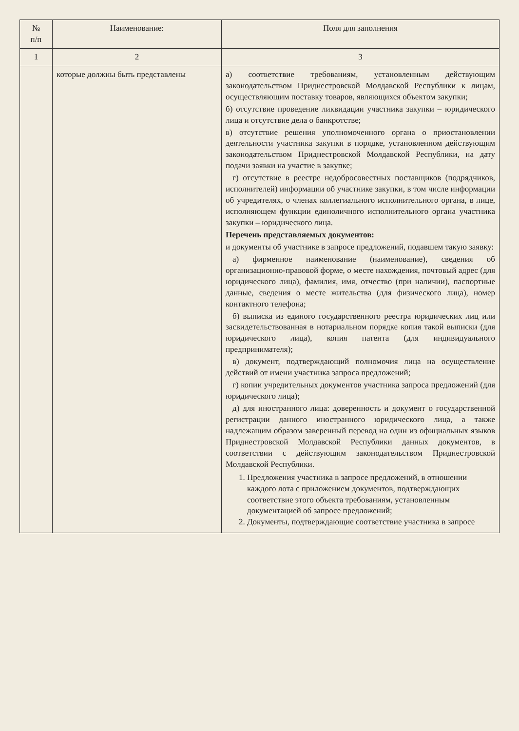| № п/п | Наименование: | Поля для заполнения |
| --- | --- | --- |
| 1 | 2 | 3 |
| | которые должны быть представлены | а) соответствие требованиям, установленным действующим законодательством Приднестровской Молдавской Республики к лицам, осуществляющим поставку товаров, являющихся объектом закупки; б) отсутствие проведение ликвидации участника закупки – юридического лица и отсутствие дела о банкротстве; в) отсутствие решения уполномоченного органа о приостановлении деятельности участника закупки в порядке, установленном действующим законодательством Приднестровской Молдавской Республики, на дату подачи заявки на участие в закупке; г) отсутствие в реестре недобросовестных поставщиков (подрядчиков, исполнителей) информации об участнике закупки, в том числе информации об учредителях, о членах коллегиального исполнительного органа, в лице, исполняющем функции единоличного исполнительного органа участника закупки – юридического лица. Перечень представляемых документов: и документы об участнике в запросе предложений, подавшем такую заявку: а) фирменное наименование (наименование), сведения об организационно-правовой форме, о месте нахождения, почтовый адрес (для юридического лица), фамилия, имя, отчество (при наличии), паспортные данные, сведения о месте жительства (для физического лица), номер контактного телефона; б) выписка из единого государственного реестра юридических лиц или засвидетельствованная в нотариальном порядке копия такой выписки (для юридического лица), копия патента (для индивидуального предпринимателя); в) документ, подтверждающий полномочия лица на осуществление действий от имени участника запроса предложений; г) копии учредительных документов участника запроса предложений (для юридического лица); д) для иностранного лица: доверенность и документ о государственной регистрации данного иностранного юридического лица, а также надлежащим образом заверенный перевод на один из официальных языков Приднестровской Молдавской Республики данных документов, в соответствии с действующим законодательством Приднестровской Молдавской Республики. 1. Предложения участника в запросе предложений, в отношении каждого лота с приложением документов, подтверждающих соответствие этого объекта требованиям, установленным документацией об запросе предложений; 2. Документы, подтверждающие соответствие участника в запросе |